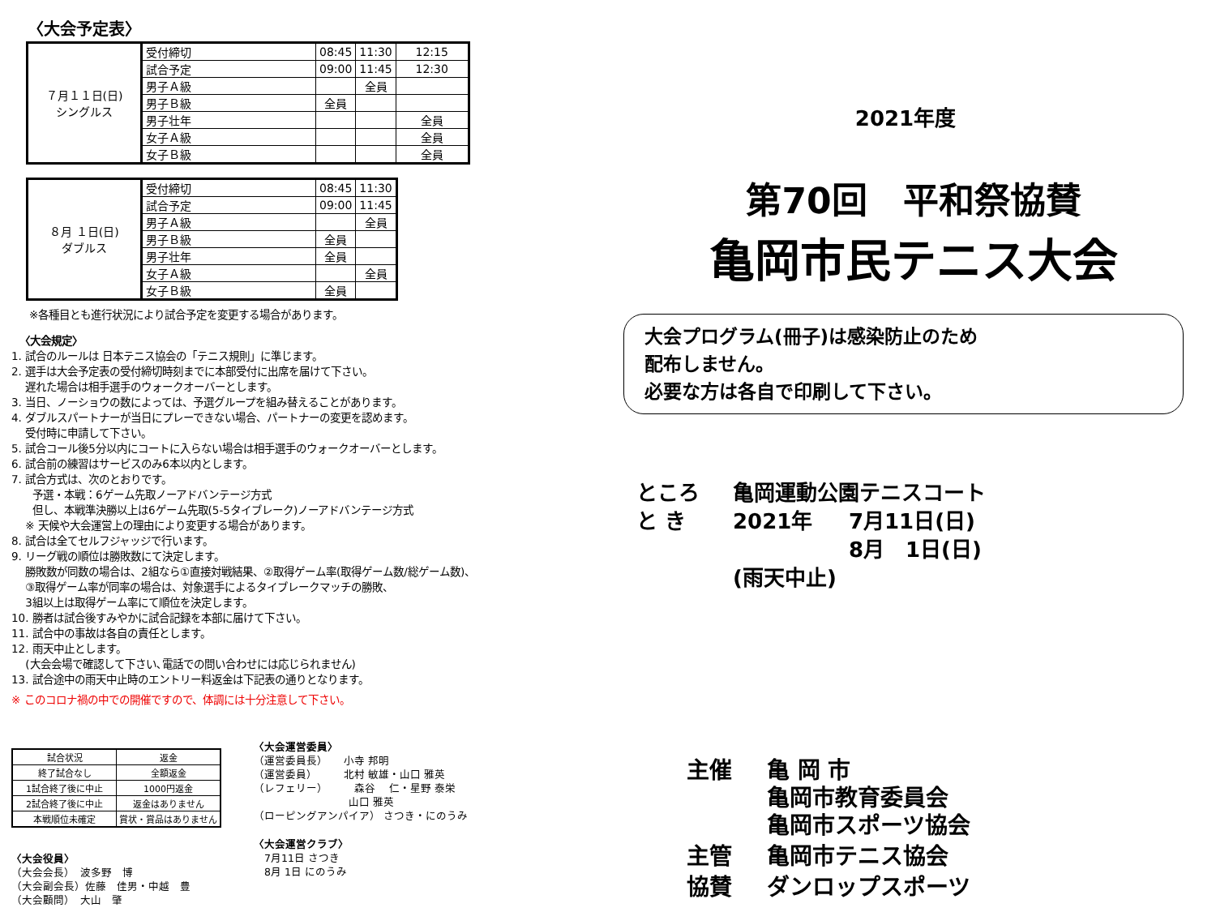〈大会予定表〉
| ７月１１日(日) シングルス | 受付締切 | 08:45 | 11:30 | 12:15 |
| | 試合予定 | 09:00 | 11:45 | 12:30 |
| | 男子Ａ級 | | 全員 | |
| | 男子Ｂ級 | 全員 | | |
| | 男子壮年 | | | 全員 |
| | 女子Ａ級 | | | 全員 |
| | 女子Ｂ級 | | | 全員 |
| ８月 １日(日) ダブルス | 受付締切 | 08:45 | 11:30 |
| | 試合予定 | 09:00 | 11:45 |
| | 男子Ａ級 | | 全員 |
| | 男子Ｂ級 | 全員 | |
| | 男子壮年 | 全員 | |
| | 女子Ａ級 | | 全員 |
| | 女子Ｂ級 | 全員 | |
※各種目とも進行状況により試合予定を変更する場合があります。
〈大会規定〉
1. 試合のルールは 日本テニス協会の「テニス規則」に準じます。
2. 選手は大会予定表の受付締切時刻までに本部受付に出席を届けて下さい。
　 遅れた場合は相手選手のウォークオーバーとします。
3. 当日、ノーショウの数によっては、予選グループを組み替えることがあります。
4. ダブルスパートナーが当日にプレーできない場合、パートナーの変更を認めます。
　 受付時に申請して下さい。
5. 試合コール後5分以内にコートに入らない場合は相手選手のウォークオーバーとします。
6. 試合前の練習はサービスのみ6本以内とします。
7. 試合方式は、次のとおりです。
　　予選・本戦：6ゲーム先取ノーアドバンテージ方式
　　但し、本戦準決勝以上は6ゲーム先取(5-5タイブレーク)ノーアドバンテージ方式
　 ※ 天候や大会運営上の理由により変更する場合があります。
8. 試合は全てセルフジャッジで行います。
9. リーグ戦の順位は勝敗数にて決定します。
　 勝敗数が同数の場合は、2組なら①直接対戦結果、②取得ゲーム率(取得ゲーム数/総ゲーム数)、
　 ③取得ゲーム率が同率の場合は、対象選手によるタイブレークマッチの勝敗、
　 3組以上は取得ゲーム率にて順位を決定します。
10. 勝者は試合後すみやかに試合記録を本部に届けて下さい。
11. 試合中の事故は各自の責任とします。
12. 雨天中止とします。
　 (大会会場で確認して下さい､電話での問い合わせには応じられません)
13. 試合途中の雨天中止時のエントリー料返金は下記表の通りとなります。
※ このコロナ禍の中での開催ですので、体調には十分注意して下さい。
| 試合状況 | 返金 |
| 終了試合なし | 全額返金 |
| 1試合終了後に中止 | 1000円返金 |
| 2試合終了後に中止 | 返金はありません |
| 本戦順位未確定 | 賞状・賞品はありません |
〈大会役員〉
（大会会長）　波多野　博
（大会副会長）佐藤　佳男・中越　豊
（大会顧問）　大山　肇
〈大会運営委員〉
（運営委員長）　　小寺 邦明
（運営委員）　　　北村 敏雄・山口 雅英
（レフェリー）　　　森谷　 仁・星野 泰栄
　　　　　　　　　山口 雅英
（ローピングアンパイア） さつき・にのうみ
〈大会運営クラブ〉
　7月11日 さつき
　8月 1日 にのうみ
2021年度
第70回　平和祭協賛
亀岡市民テニス大会
大会プログラム(冊子)は感染防止のため
配布しません。
必要な方は各自で印刷して下さい。
| ところ | 亀岡運動公園テニスコート | |
| と き | 2021年 | 7月11日(日) |
| | | 8月 1日(日) |
| | (雨天中止) | |
| 主催 | 亀 岡 市 亀岡市教育委員会 亀岡市スポーツ協会 |
| 主管 | 亀岡市テニス協会 |
| 協賛 | ダンロップスポーツ |